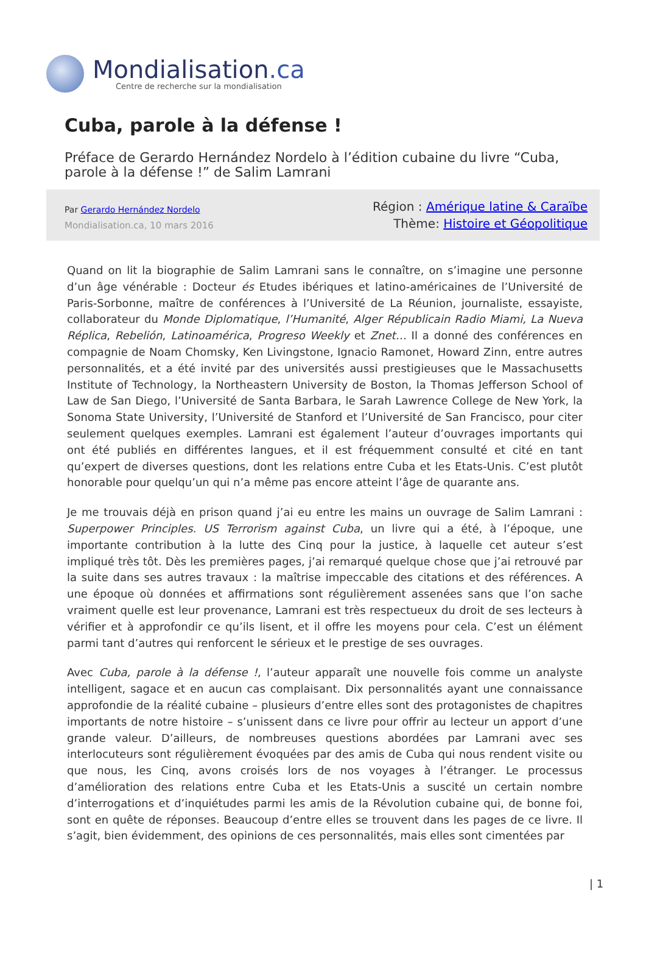Mondialisation.ca
Centre de recherche sur la mondialisation
Cuba, parole à la défense !
Préface de Gerardo Hernández Nordelo à l’édition cubaine du livre “Cuba, parole à la défense !” de Salim Lamrani
Par Gerardo Hernández Nordelo
Mondialisation.ca, 10 mars 2016
Région : Amérique latine & Caraïbe
Thème: Histoire et Géopolitique
Quand on lit la biographie de Salim Lamrani sans le connaître, on s’imagine une personne d’un âge vénérable : Docteur és Etudes ibériques et latino-américaines de l’Université de Paris-Sorbonne, maître de conférences à l’Université de La Réunion, journaliste, essayiste, collaborateur du Monde Diplomatique, l’Humanité, Alger Républicain Radio Miami, La Nueva Réplica, Rebelión, Latinoamérica, Progreso Weekly et Znet… Il a donné des conférences en compagnie de Noam Chomsky, Ken Livingstone, Ignacio Ramonet, Howard Zinn, entre autres personnalités, et a été invité par des universités aussi prestigieuses que le Massachusetts Institute of Technology, la Northeastern University de Boston, la Thomas Jefferson School of Law de San Diego, l’Université de Santa Barbara, le Sarah Lawrence College de New York, la Sonoma State University, l’Université de Stanford et l’Université de San Francisco, pour citer seulement quelques exemples. Lamrani est également l’auteur d’ouvrages importants qui ont été publiés en différentes langues, et il est fréquemment consulté et cité en tant qu’expert de diverses questions, dont les relations entre Cuba et les Etats-Unis. C’est plutôt honorable pour quelqu’un qui n’a même pas encore atteint l’âge de quarante ans.
Je me trouvais déjà en prison quand j’ai eu entre les mains un ouvrage de Salim Lamrani : Superpower Principles. US Terrorism against Cuba, un livre qui a été, à l’époque, une importante contribution à la lutte des Cinq pour la justice, à laquelle cet auteur s’est impliqué très tôt. Dès les premières pages, j’ai remarqué quelque chose que j’ai retrouvé par la suite dans ses autres travaux : la maîtrise impeccable des citations et des références. A une époque où données et affirmations sont régulièrement assenées sans que l’on sache vraiment quelle est leur provenance, Lamrani est très respectueux du droit de ses lecteurs à vérifier et à approfondir ce qu’ils lisent, et il offre les moyens pour cela. C’est un élément parmi tant d’autres qui renforcent le sérieux et le prestige de ses ouvrages.
Avec Cuba, parole à la défense !, l’auteur apparaît une nouvelle fois comme un analyste intelligent, sagace et en aucun cas complaisant. Dix personnalités ayant une connaissance approfondie de la réalité cubaine – plusieurs d’entre elles sont des protagonistes de chapitres importants de notre histoire – s’unissent dans ce livre pour offrir au lecteur un apport d’une grande valeur. D’ailleurs, de nombreuses questions abordées par Lamrani avec ses interlocuteurs sont régulièrement évoquées par des amis de Cuba qui nous rendent visite ou que nous, les Cinq, avons croisés lors de nos voyages à l’étranger. Le processus d’amélioration des relations entre Cuba et les Etats-Unis a suscité un certain nombre d’interrogations et d’inquiétudes parmi les amis de la Révolution cubaine qui, de bonne foi, sont en quête de réponses. Beaucoup d’entre elles se trouvent dans les pages de ce livre. Il s’agit, bien évidemment, des opinions de ces personnalités, mais elles sont cimentées par
| 1